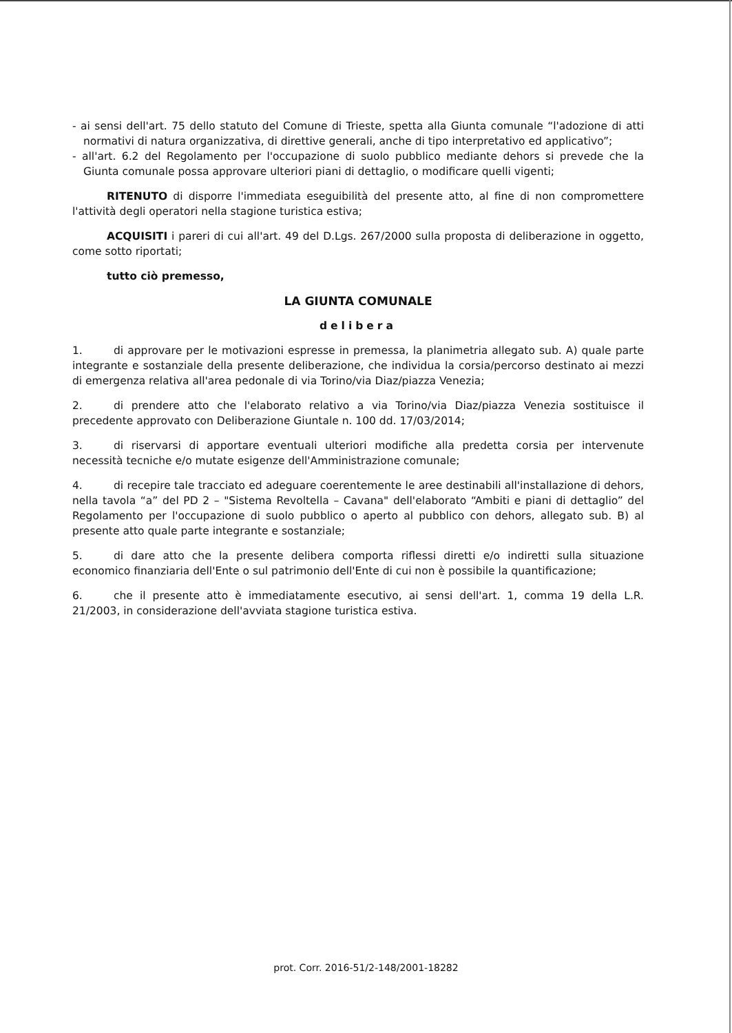- ai sensi dell'art. 75 dello statuto del Comune di Trieste, spetta alla Giunta comunale “l'adozione di atti normativi di natura organizzativa, di direttive generali, anche di tipo interpretativo ed applicativo”;
- all'art. 6.2 del Regolamento per l'occupazione di suolo pubblico mediante dehors si prevede che la Giunta comunale possa approvare ulteriori piani di dettaglio, o modificare quelli vigenti;
RITENUTO di disporre l'immediata eseguibilità del presente atto, al fine di non compromettere l'attività degli operatori nella stagione turistica estiva;
ACQUISITI i pareri di cui all'art. 49 del D.Lgs. 267/2000 sulla proposta di deliberazione in oggetto, come sotto riportati;
tutto ciò premesso,
LA GIUNTA COMUNALE
delibera
1. di approvare per le motivazioni espresse in premessa, la planimetria allegato sub. A) quale parte integrante e sostanziale della presente deliberazione, che individua la corsia/percorso destinato ai mezzi di emergenza relativa all'area pedonale di via Torino/via Diaz/piazza Venezia;
2. di prendere atto che l'elaborato relativo a via Torino/via Diaz/piazza Venezia sostituisce il precedente approvato con Deliberazione Giuntale n. 100 dd. 17/03/2014;
3. di riservarsi di apportare eventuali ulteriori modifiche alla predetta corsia per intervenute necessità tecniche e/o mutate esigenze dell'Amministrazione comunale;
4. di recepire tale tracciato ed adeguare coerentemente le aree destinabili all'installazione di dehors, nella tavola “a” del PD 2 – "Sistema Revoltella – Cavana" dell'elaborato “Ambiti e piani di dettaglio” del Regolamento per l'occupazione di suolo pubblico o aperto al pubblico con dehors, allegato sub. B) al presente atto quale parte integrante e sostanziale;
5. di dare atto che la presente delibera comporta riflessi diretti e/o indiretti sulla situazione economico finanziaria dell'Ente o sul patrimonio dell'Ente di cui non è possibile la quantificazione;
6. che il presente atto è immediatamente esecutivo, ai sensi dell'art. 1, comma 19 della L.R. 21/2003, in considerazione dell'avviata stagione turistica estiva.
prot. Corr. 2016-51/2-148/2001-18282